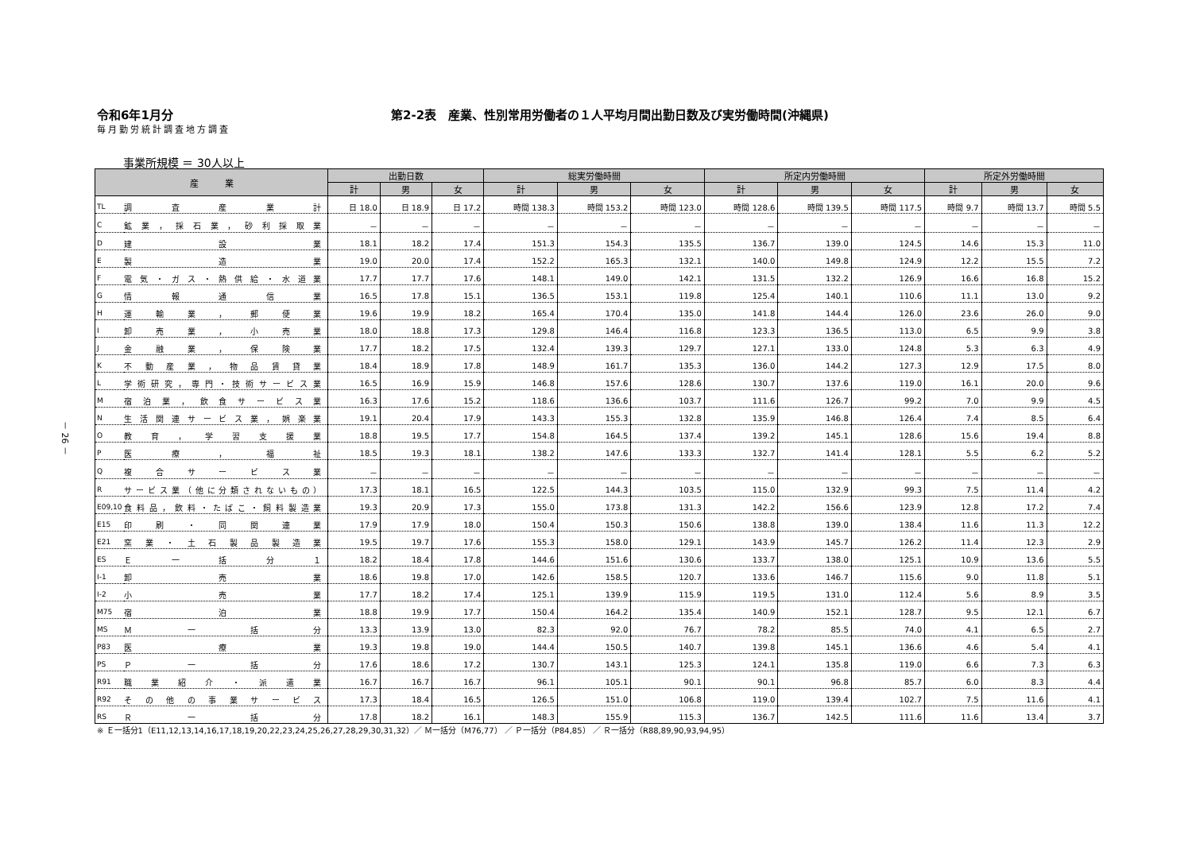令和6年1月分 第2-2表　産業、性別常用労働者の１人平均月間出勤日数及び実労働時間(沖縄県)
毎月勤労統計調査地方調査
事業所規模 ＝ 30人以上
－ 26 －
| 産 業 | | 出勤日数 | | | 総実労働時間 | | | 所定内労働時間 | | | 所定外労働時間 | | |
| --- | --- | --- | --- | --- | --- | --- | --- | --- | --- | --- | --- | --- | --- |
| | | 計 | 男 | 女 | 計 | 男 | 女 | 計 | 男 | 女 | 計 | 男 | 女 |
| TL | 調 査 産 業 計 | 日 18.0 | 日 18.9 | 日 17.2 | 時間 138.3 | 時間 153.2 | 時間 123.0 | 時間 128.6 | 時間 139.5 | 時間 117.5 | 時間 9.7 | 時間 13.7 | 時間 5.5 |
| C | 鉱業，採石業，砂利採取業 | － | － | － | － | － | － | － | － | － | － | － | － |
| D | 建 設 業 | 18.1 | 18.2 | 17.4 | 151.3 | 154.3 | 135.5 | 136.7 | 139.0 | 124.5 | 14.6 | 15.3 | 11.0 |
| E | 製 造 業 | 19.0 | 20.0 | 17.4 | 152.2 | 165.3 | 132.1 | 140.0 | 149.8 | 124.9 | 12.2 | 15.5 | 7.2 |
| F | 電気・ガス・熱供給・水道業 | 17.7 | 17.7 | 17.6 | 148.1 | 149.0 | 142.1 | 131.5 | 132.2 | 126.9 | 16.6 | 16.8 | 15.2 |
| G | 情 報 通 信 業 | 16.5 | 17.8 | 15.1 | 136.5 | 153.1 | 119.8 | 125.4 | 140.1 | 110.6 | 11.1 | 13.0 | 9.2 |
| H | 運 輸 業 ， 郵 便 業 | 19.6 | 19.9 | 18.2 | 165.4 | 170.4 | 135.0 | 141.8 | 144.4 | 126.0 | 23.6 | 26.0 | 9.0 |
| I | 卸 売 業 ， 小 売 業 | 18.0 | 18.8 | 17.3 | 129.8 | 146.4 | 116.8 | 123.3 | 136.5 | 113.0 | 6.5 | 9.9 | 3.8 |
| J | 金 融 業 ， 保 険 業 | 17.7 | 18.2 | 17.5 | 132.4 | 139.3 | 129.7 | 127.1 | 133.0 | 124.8 | 5.3 | 6.3 | 4.9 |
| K | 不動産業，物品賃貸業 | 18.4 | 18.9 | 17.8 | 148.9 | 161.7 | 135.3 | 136.0 | 144.2 | 127.3 | 12.9 | 17.5 | 8.0 |
| L | 学術研究，専門・技術サービス業 | 16.5 | 16.9 | 15.9 | 146.8 | 157.6 | 128.6 | 130.7 | 137.6 | 119.0 | 16.1 | 20.0 | 9.6 |
| M | 宿泊業，飲食サービス業 | 16.3 | 17.6 | 15.2 | 118.6 | 136.6 | 103.7 | 111.6 | 126.7 | 99.2 | 7.0 | 9.9 | 4.5 |
| N | 生活関連サービス業，娯楽業 | 19.1 | 20.4 | 17.9 | 143.3 | 155.3 | 132.8 | 135.9 | 146.8 | 126.4 | 7.4 | 8.5 | 6.4 |
| O | 教 育 ， 学 習 支 援 業 | 18.8 | 19.5 | 17.7 | 154.8 | 164.5 | 137.4 | 139.2 | 145.1 | 128.6 | 15.6 | 19.4 | 8.8 |
| P | 医 療 ， 福 祉 | 18.5 | 19.3 | 18.1 | 138.2 | 147.6 | 133.3 | 132.7 | 141.4 | 128.1 | 5.5 | 6.2 | 5.2 |
| Q | 複 合 サ ー ビ ス 業 | － | － | － | － | － | － | － | － | － | － | － | － |
| R | サービス業（他に分類されないもの） | 17.3 | 18.1 | 16.5 | 122.5 | 144.3 | 103.5 | 115.0 | 132.9 | 99.3 | 7.5 | 11.4 | 4.2 |
| E09,10 | 食料品，飲料・たばこ・飼料製造業 | 19.3 | 20.9 | 17.3 | 155.0 | 173.8 | 131.3 | 142.2 | 156.6 | 123.9 | 12.8 | 17.2 | 7.4 |
| E15 | 印 刷 ・ 同 関 連 業 | 17.9 | 17.9 | 18.0 | 150.4 | 150.3 | 150.6 | 138.8 | 139.0 | 138.4 | 11.6 | 11.3 | 12.2 |
| E21 | 窯 業 ・ 土 石 製 品 製 造 業 | 19.5 | 19.7 | 17.6 | 155.3 | 158.0 | 129.1 | 143.9 | 145.7 | 126.2 | 11.4 | 12.3 | 2.9 |
| ES | Ｅ 一 括 分 １ | 18.2 | 18.4 | 17.8 | 144.6 | 151.6 | 130.6 | 133.7 | 138.0 | 125.1 | 10.9 | 13.6 | 5.5 |
| I-1 | 卸 売 業 | 18.6 | 19.8 | 17.0 | 142.6 | 158.5 | 120.7 | 133.6 | 146.7 | 115.6 | 9.0 | 11.8 | 5.1 |
| I-2 | 小 売 業 | 17.7 | 18.2 | 17.4 | 125.1 | 139.9 | 115.9 | 119.5 | 131.0 | 112.4 | 5.6 | 8.9 | 3.5 |
| M75 | 宿 泊 業 | 18.8 | 19.9 | 17.7 | 150.4 | 164.2 | 135.4 | 140.9 | 152.1 | 128.7 | 9.5 | 12.1 | 6.7 |
| MS | Ｍ 一 括 分 | 13.3 | 13.9 | 13.0 | 82.3 | 92.0 | 76.7 | 78.2 | 85.5 | 74.0 | 4.1 | 6.5 | 2.7 |
| P83 | 医 療 業 | 19.3 | 19.8 | 19.0 | 144.4 | 150.5 | 140.7 | 139.8 | 145.1 | 136.6 | 4.6 | 5.4 | 4.1 |
| PS | Ｐ 一 括 分 | 17.6 | 18.6 | 17.2 | 130.7 | 143.1 | 125.3 | 124.1 | 135.8 | 119.0 | 6.6 | 7.3 | 6.3 |
| R91 | 職 業 紹 介 ・ 派 遣 業 | 16.7 | 16.7 | 16.7 | 96.1 | 105.1 | 90.1 | 90.1 | 96.8 | 85.7 | 6.0 | 8.3 | 4.4 |
| R92 | その他の事業サービス | 17.3 | 18.4 | 16.5 | 126.5 | 151.0 | 106.8 | 119.0 | 139.4 | 102.7 | 7.5 | 11.6 | 4.1 |
| RS | Ｒ 一 括 分 | 17.8 | 18.2 | 16.1 | 148.3 | 155.9 | 115.3 | 136.7 | 142.5 | 111.6 | 11.6 | 13.4 | 3.7 |
※ Ｅ一括分1（E11,12,13,14,16,17,18,19,20,22,23,24,25,26,27,28,29,30,31,32）／ Ｍ一括分（M76,77） ／ Ｐ一括分（P84,85） ／ Ｒ一括分（R88,89,90,93,94,95）